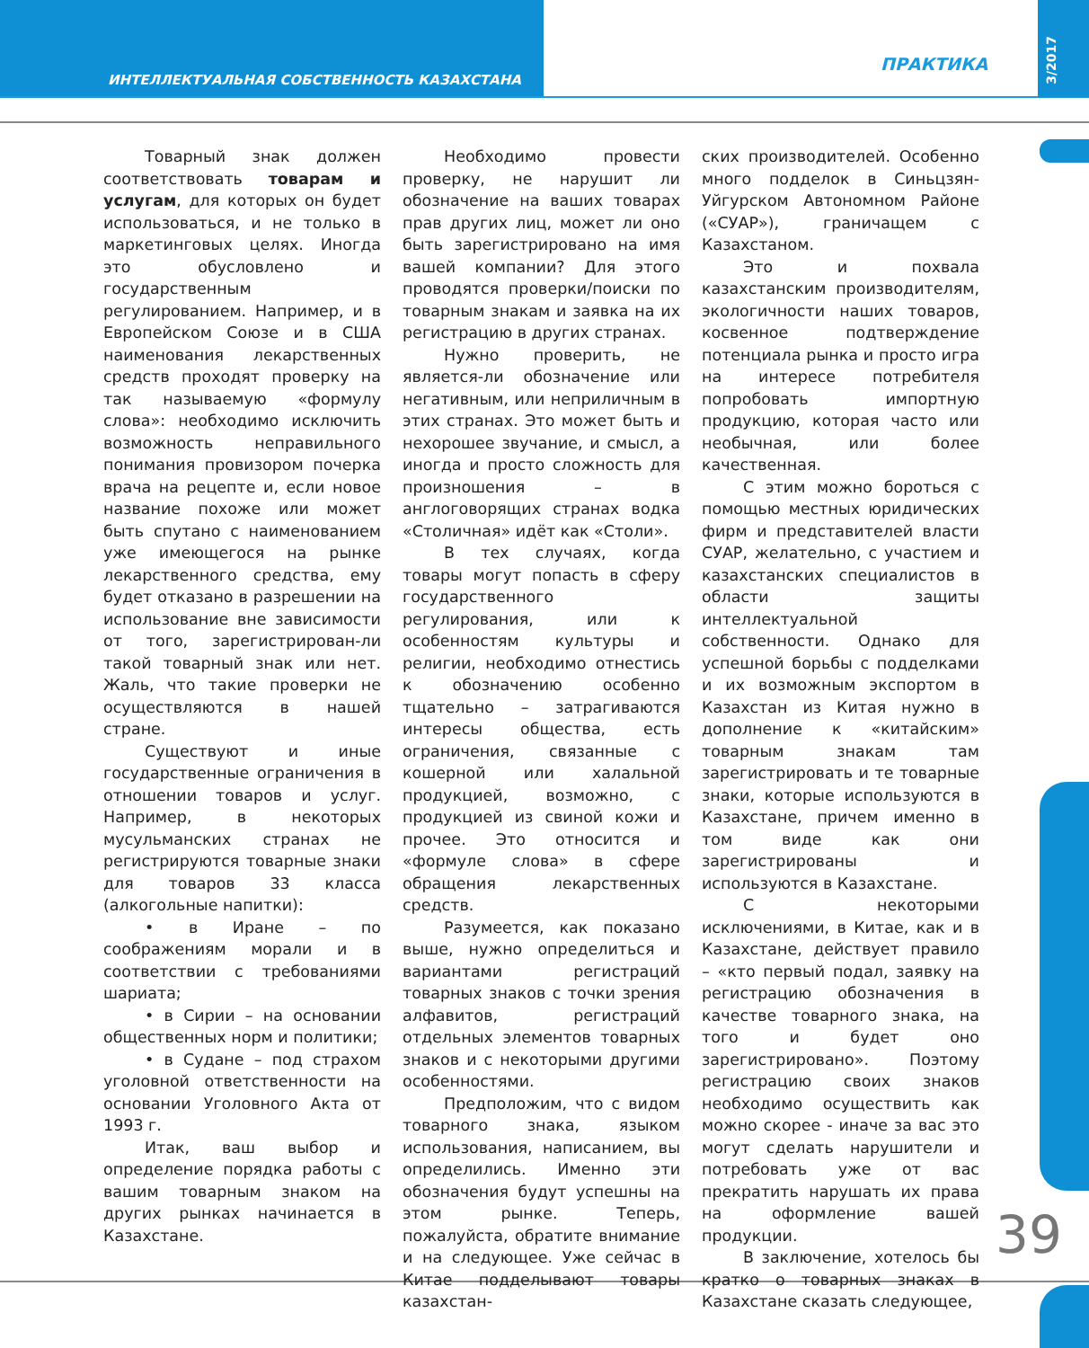ИНТЕЛЛЕКТУАЛЬНАЯ СОБСТВЕННОСТЬ КАЗАХСТАНА
ПРАКТИКА
3/2017
Товарный знак должен соответствовать товарам и услугам, для которых он будет использоваться, и не только в маркетинговых целях. Иногда это обусловлено и государственным регулированием. Например, и в Европейском Союзе и в США наименования лекарственных средств проходят проверку на так называемую «формулу слова»: необходимо исключить возможность неправильного понимания провизором почерка врача на рецепте и, если новое название похоже или может быть спутано с наименованием уже имеющегося на рынке лекарственного средства, ему будет отказано в разрешении на использование вне зависимости от того, зарегистрирован-ли такой товарный знак или нет. Жаль, что такие проверки не осуществляются в нашей стране.
Существуют и иные государственные ограничения в отношении товаров и услуг. Например, в некоторых мусульманских странах не регистрируются товарные знаки для товаров 33 класса (алкогольные напитки):
• в Иране – по соображениям морали и в соответствии с требованиями шариата;
• в Сирии – на основании общественных норм и политики;
• в Судане – под страхом уголовной ответственности на основании Уголовного Акта от 1993 г.
Итак, ваш выбор и определение порядка работы с вашим товарным знаком на других рынках начинается в Казахстане.
Необходимо провести проверку, не нарушит ли обозначение на ваших товарах прав других лиц, может ли оно быть зарегистрировано на имя вашей компании? Для этого проводятся проверки/поиски по товарным знакам и заявка на их регистрацию в других странах.
Нужно проверить, не является-ли обозначение или негативным, или неприличным в этих странах. Это может быть и нехорошее звучание, и смысл, а иногда и просто сложность для произношения – в англоговорящих странах водка «Столичная» идёт как «Столи».
В тех случаях, когда товары могут попасть в сферу государственного регулирования, или к особенностям культуры и религии, необходимо отнестись к обозначению особенно тщательно – затрагиваются интересы общества, есть ограничения, связанные с кошерной или халальной продукцией, возможно, с продукцией из свиной кожи и прочее. Это относится и «формуле слова» в сфере обращения лекарственных средств.
Разумеется, как показано выше, нужно определиться и вариантами регистраций товарных знаков с точки зрения алфавитов, регистраций отдельных элементов товарных знаков и с некоторыми другими особенностями.
Предположим, что с видом товарного знака, языком использования, написанием, вы определились. Именно эти обозначения будут успешны на этом рынке. Теперь, пожалуйста, обратите внимание и на следующее. Уже сейчас в Китае подделывают товары казахстан-
ских производителей. Особенно много подделок в Синьцзян-Уйгурском Автономном Районе («СУАР»), граничащем с Казахстаном.
Это и похвала казахстанским производителям, экологичности наших товаров, косвенное подтверждение потенциала рынка и просто игра на интересе потребителя попробовать импортную продукцию, которая часто или необычная, или более качественная.
С этим можно бороться с помощью местных юридических фирм и представителей власти СУАР, желательно, с участием и казахстанских специалистов в области защиты интеллектуальной собственности. Однако для успешной борьбы с подделками и их возможным экспортом в Казахстан из Китая нужно в дополнение к «китайским» товарным знакам там зарегистрировать и те товарные знаки, которые используются в Казахстане, причем именно в том виде как они зарегистрированы и используются в Казахстане.
С некоторыми исключениями, в Китае, как и в Казахстане, действует правило – «кто первый подал, заявку на регистрацию обозначения в качестве товарного знака, на того и будет оно зарегистрировано». Поэтому регистрацию своих знаков необходимо осуществить как можно скорее - иначе за вас это могут сделать нарушители и потребовать уже от вас прекратить нарушать их права на оформление вашей продукции.
В заключение, хотелось бы кратко о товарных знаках в Казахстане сказать следующее,
39